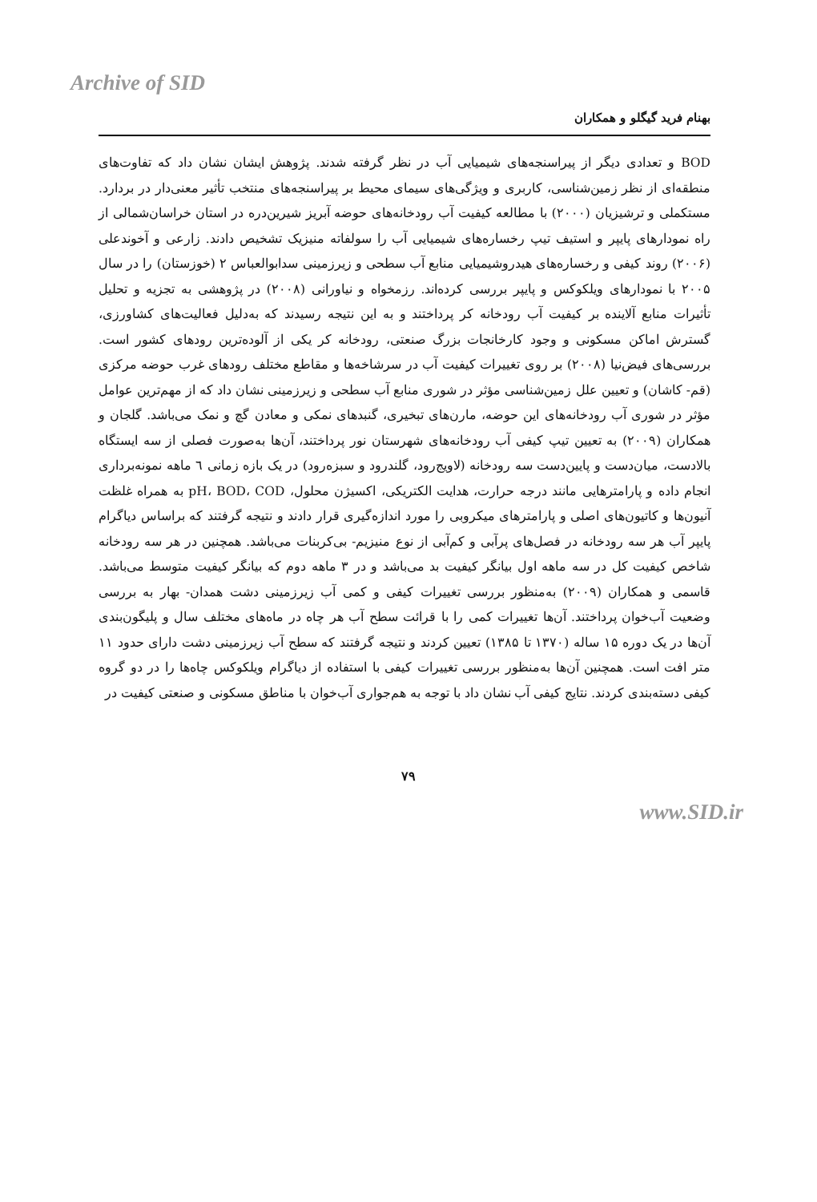Archive of SID
بهنام فرید گیگلو و همکاران
BOD و تعدادی دیگر از پیراسنجه‌های شیمیایی آب در نظر گرفته شدند. پژوهش ایشان نشان داد که تفاوت‌های منطقه‌ای از نظر زمین‌شناسی، کاربری و ویژگی‌های سیمای محیط بر پیراسنجه‌های منتخب تأثیر معنی‌دار در بردارد. مستکملی و ترشیزیان (۲۰۰۰) با مطالعه کیفیت آب رودخانه‌های حوضه آبریز شیرین‌دره در استان خراسان‌شمالی از راه نمودارهای پایپر و استیف تیپ رخساره‌های شیمیایی آب را سولفاته منیزیک تشخیص دادند. زارعی و آخوندعلی (۲۰۰۶) روند کیفی و رخساره‌های هیدروشیمیایی منابع آب سطحی و زیرزمینی سدابوالعباس ۲ (خوزستان) را در سال ۲۰۰۵ با نمودارهای ویلکوکس و پایپر بررسی کرده‌اند. رزمخواه و نیاورانی (۲۰۰۸) در پژوهشی به تجزیه و تحلیل تأثیرات منابع آلاینده بر کیفیت آب رودخانه کر پرداختند و به این نتیجه رسیدند که به‌دلیل فعالیت‌های کشاورزی، گسترش اماکن مسکونی و وجود کارخانجات بزرگ صنعتی، رودخانه کر یکی از آلوده‌ترین رودهای کشور است. بررسی‌های فیض‌نیا (۲۰۰۸) بر روی تغییرات کیفیت آب در سرشاخه‌ها و مقاطع مختلف رودهای غرب حوضه مرکزی (قم- کاشان) و تعیین علل زمین‌شناسی مؤثر در شوری منابع آب سطحی و زیرزمینی نشان داد که از مهم‌ترین عوامل مؤثر در شوری آب رودخانه‌های این حوضه، مارن‌های تبخیری، گنبدهای نمکی و معادن گچ و نمک می‌باشد. گلجان و همکاران (۲۰۰۹) به تعیین تیپ کیفی آب رودخانه‌های شهرستان نور پرداختند، آن‌ها به‌صورت فصلی از سه ایستگاه بالادست، میان‌دست و پایین‌دست سه رودخانه (لاویج‌رود، گلندرود و سبزه‌رود) در یک بازه زمانی ٦ ماهه نمونه‌برداری انجام داده و پارامترهایی مانند درجه حرارت، هدایت الکتریکی، اکسیژن محلول، pH، BOD، COD به همراه غلظت آنیون‌ها و کاتیون‌های اصلی و پارامترهای میکروبی را مورد اندازه‌گیری قرار دادند و نتیجه گرفتند که براساس دیاگرام پایپر آب هر سه رودخانه در فصل‌های پرآبی و کم‌آبی از نوع منیزیم- بی‌کربنات می‌باشد. همچنین در هر سه رودخانه شاخص کیفیت کل در سه ماهه اول بیانگر کیفیت بد می‌باشد و در ۳ ماهه دوم که بیانگر کیفیت متوسط می‌باشد. قاسمی و همکاران (۲۰۰۹) به‌منظور بررسی تغییرات کیفی و کمی آب زیرزمینی دشت همدان- بهار به بررسی وضعیت آب‌خوان پرداختند. آن‌ها تغییرات کمی را با قرائت سطح آب هر چاه در ماه‌های مختلف سال و پلیگون‌بندی آن‌ها در یک دوره ۱۵ ساله (۱۳۷۰ تا ۱۳۸۵) تعیین کردند و نتیجه گرفتند که سطح آب زیرزمینی دشت دارای حدود ۱۱ متر افت است. همچنین آن‌ها به‌منظور بررسی تغییرات کیفی با استفاده از دیاگرام ویلکوکس چاه‌ها را در دو گروه کیفی دسته‌بندی کردند. نتایج کیفی آب نشان داد با توجه به هم‌جواری آب‌خوان با مناطق مسکونی و صنعتی کیفیت در
۷۹
www.SID.ir